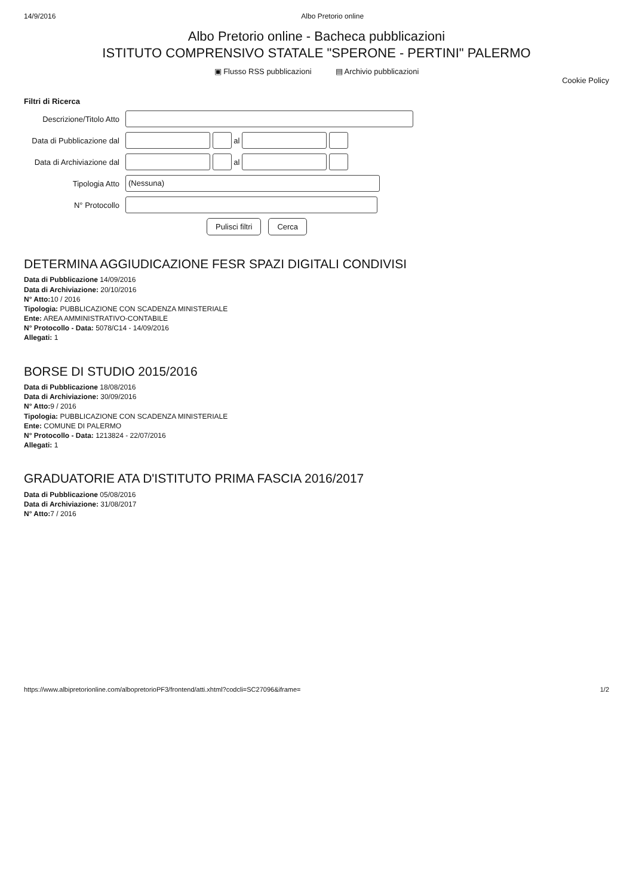14/9/2016 Albo Pretorio online
Albo Pretorio online - Bacheca pubblicazioni
ISTITUTO COMPRENSIVO STATALE "SPERONE - PERTINI" PALERMO
▣ Flusso RSS pubblicazioni ▤ Archivio pubblicazioni
Cookie Policy
Filtri di Ricerca
Descrizione/Titolo Atto
Data di Pubblicazione dal al
Data di Archiviazione dal al
Tipologia Atto (Nessuna)
N° Protocollo
Pulisci filtri Cerca
DETERMINA AGGIUDICAZIONE FESR SPAZI DIGITALI CONDIVISI
Data di Pubblicazione 14/09/2016
Data di Archiviazione: 20/10/2016
N° Atto: 10 / 2016
Tipologia: PUBBLICAZIONE CON SCADENZA MINISTERIALE
Ente: AREA AMMINISTRATIVO-CONTABILE
N° Protocollo - Data: 5078/C14 - 14/09/2016
Allegati: 1
BORSE DI STUDIO 2015/2016
Data di Pubblicazione 18/08/2016
Data di Archiviazione: 30/09/2016
N° Atto: 9 / 2016
Tipologia: PUBBLICAZIONE CON SCADENZA MINISTERIALE
Ente: COMUNE DI PALERMO
N° Protocollo - Data: 1213824 - 22/07/2016
Allegati: 1
GRADUATORIE ATA D'ISTITUTO PRIMA FASCIA 2016/2017
Data di Pubblicazione 05/08/2016
Data di Archiviazione: 31/08/2017
N° Atto: 7 / 2016
https://www.albipretorionline.com/albopretorioPF3/frontend/atti.xhtml?codcli=SC27096&iframe= 1/2